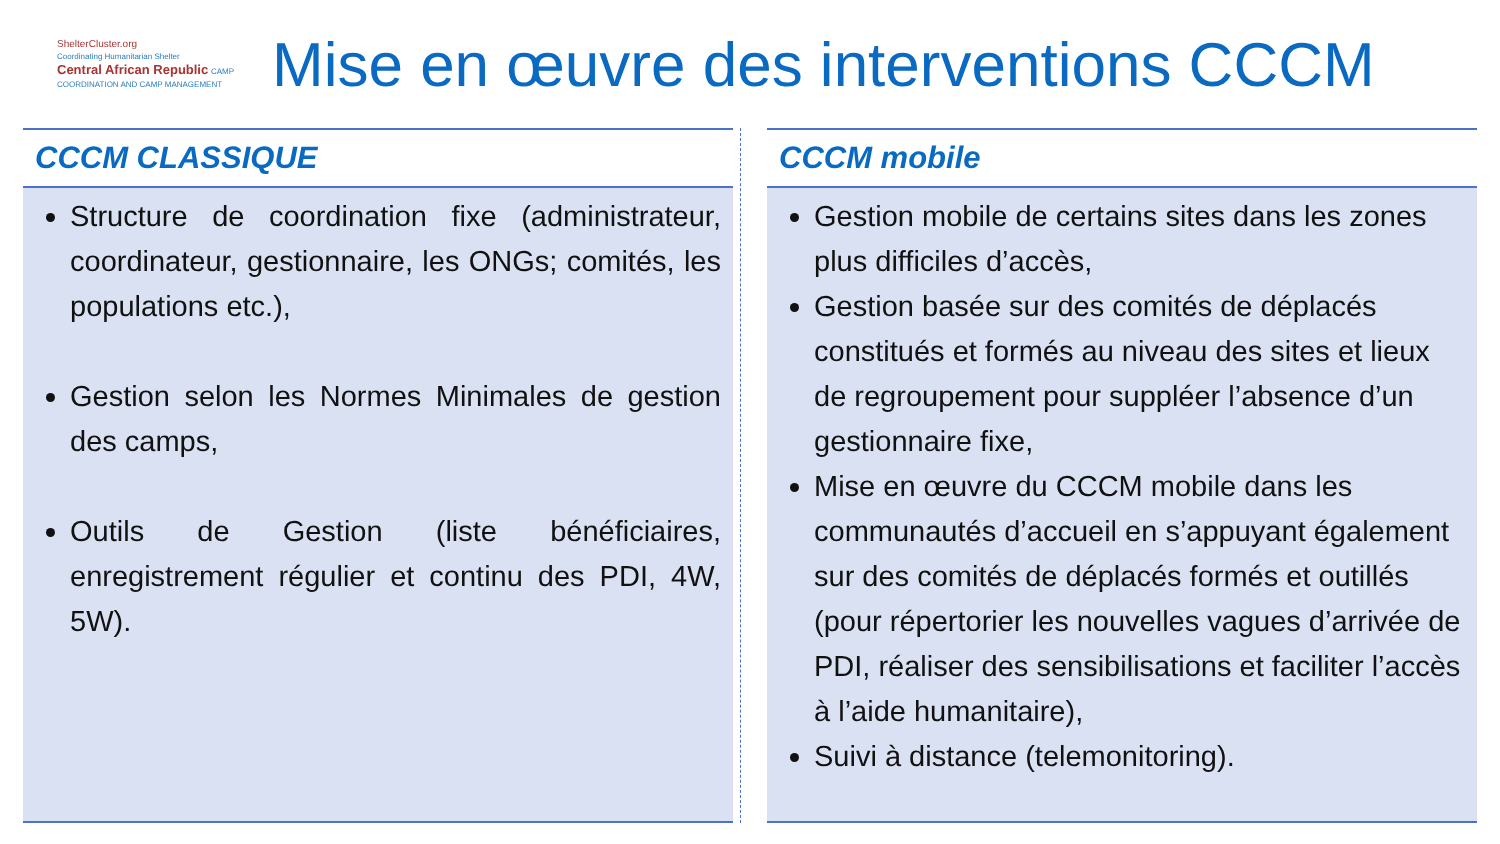ShelterCluster.org
Coordinating Humanitarian Shelter
Central African Republic CAMP COORDINATION AND CAMP MANAGEMENT
Mise en œuvre des interventions CCCM
CCCM CLASSIQUE
Structure de coordination fixe (administrateur, coordinateur, gestionnaire, les ONGs; comités, les populations etc.),
Gestion selon les Normes Minimales de gestion des camps,
Outils de Gestion (liste bénéficiaires, enregistrement régulier et continu des PDI, 4W, 5W).
CCCM mobile
Gestion mobile de certains sites dans les zones plus difficiles d’accès,
Gestion basée sur des comités de déplacés constitués et formés au niveau des sites et lieux de regroupement pour suppléer l’absence d’un gestionnaire fixe,
Mise en œuvre du CCCM mobile dans les communautés d’accueil en s’appuyant également sur des comités de déplacés formés et outillés (pour répertorier les nouvelles vagues d’arrivée de PDI, réaliser des sensibilisations et faciliter l’accès à l’aide humanitaire),
Suivi à distance (telemonitoring).